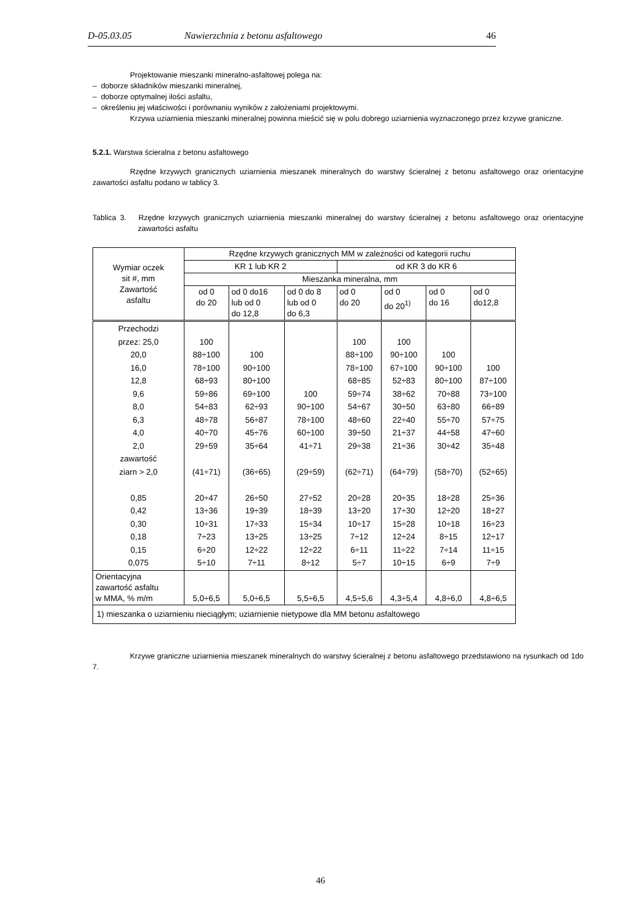D-05.03.05 Nawierzchnia z betonu asfaltowego 46
Projektowanie mieszanki mineralno-asfaltowej polega na:
– doborze składników mieszanki mineralnej,
– doborze optymalnej ilości asfaltu,
– określeniu jej właściwości i porównaniu wyników z założeniami projektowymi.
Krzywa uziarnienia mieszanki mineralnej powinna mieścić się w polu dobrego uziarnienia wyznaczonego przez krzywe graniczne.
5.2.1. Warstwa ścieralna z betonu asfaltowego
Rzędne krzywych granicznych uziarnienia mieszanek mineralnych do warstwy ścieralnej z betonu asfaltowego oraz orientacyjne zawartości asfaltu podano w tablicy 3.
Tablica 3. Rzędne krzywych granicznych uziarnienia mieszanki mineralnej do warstwy ścieralnej z betonu asfaltowego oraz orientacyjne zawartości asfaltu
| Wymiar oczek sit #, mm Zawartość asfaltu | Rzędne krzywych granicznych MM w zależności od kategorii ruchu | | | | | | |
| --- | --- | --- | --- | --- | --- | --- | --- |
| | KR 1 lub KR 2 | | | od KR 3 do KR 6 | | | |
| | Mieszanka mineralna, mm | | | | | | |
| | od 0 do 20 | od 0 do16 lub od 0 do 12,8 | od 0 do 8 lub od 0 do 6,3 | od 0 do 20 | od 0 do 20<sup>1)</sup> | od 0 do 16 | od 0 do12,8 |
| Przechodzi przez: 25,0 20,0 16,0 12,8 9,6 8,0 6,3 4,0 2,0 zawartość ziarn > 2,0 0,85 0,42 0,30 0,18 0,15 0,075 | 100 88÷100 78÷100 68÷93 59÷86 54÷83 48÷78 40÷70 29÷59 (41÷71) 20÷47 13÷36 10÷31 7÷23 6÷20 5÷10 | 100 90÷100 80÷100 69÷100 62÷93 56÷87 45÷76 35÷64 (36÷65) 26÷50 19÷39 17÷33 13÷25 12÷22 7÷11 | 100 90÷100 78÷100 60÷100 41÷71 (29÷59) 27÷52 18÷39 15÷34 13÷25 12÷22 8÷12 | 100 88÷100 78÷100 68÷85 59÷74 54÷67 48÷60 39÷50 29÷38 (62÷71) 20÷28 13÷20 10÷17 7÷12 6÷11 5÷7 | 100 90÷100 67÷100 52÷83 38÷62 30÷50 22÷40 21÷37 21÷36 (64÷79) 20÷35 17÷30 15÷28 12÷24 11÷22 10÷15 | 100 90÷100 80÷100 70÷88 63÷80 55÷70 44÷58 30÷42 (58÷70) 18÷28 12÷20 10÷18 8÷15 7÷14 6÷9 | 100 87÷100 73÷100 66÷89 57÷75 47÷60 35÷48 (52÷65) 25÷36 18÷27 16÷23 12÷17 11÷15 7÷9 |
| Orientacyjna zawartość asfaltu w MMA, % m/m | 5,0÷6,5 | 5,0÷6,5 | 5,5÷6,5 | 4,5÷5,6 | 4,3÷5,4 | 4,8÷6,0 | 4,8÷6,5 |
| 1) mieszanka o uziarnieniu nieciągłym; uziarnienie nietypowe dla MM betonu asfaltowego | | | | | | | |
Krzywe graniczne uziarnienia mieszanek mineralnych do warstwy ścieralnej z betonu asfaltowego przedstawiono na rysunkach od 1do 7.
46